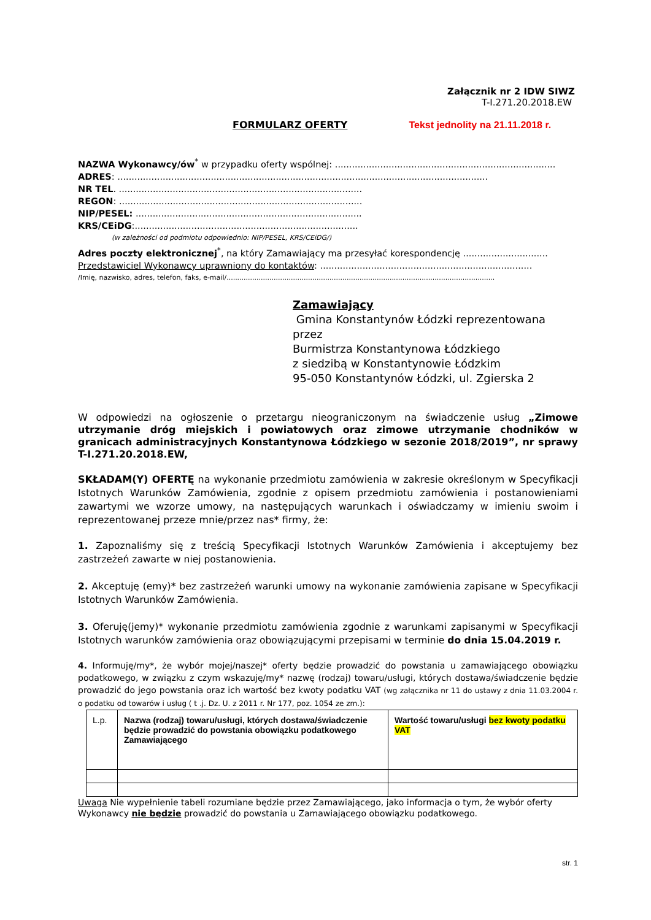Załącznik nr 2 IDW SIWZ
T-I.271.20.2018.EW
FORMULARZ OFERTY Tekst jednolity na 21.11.2018 r.
NAZWA Wykonawcy/ów<sup>*</sup> w przypadku oferty wspólnej: ..............................................................................
ADRES: ...................................................................................................................................
NR TEL. ......................................................................................
REGON: ......................................................................................
NIP/PESEL: ................................................................................
KRS/CEiDG:...............................................................................
(w zależności od podmiotu odpowiednio: NIP/PESEL, KRS/CEiDG/)
Adres poczty elektronicznej<sup>*</sup>, na który Zamawiający ma przesyłać korespondencję ..............................
Przedstawiciel Wykonawcy uprawniony do kontaktów: ...........................................................................
/Imię, nazwisko, adres, telefon, faks, e-mail/.............................................................................................................................
Zamawiający
Gmina Konstantynów Łódzki reprezentowana przez
Burmistrza Konstantynowa Łódzkiego
z siedzibą w Konstantynowie Łódzkim
95-050 Konstantynów Łódzki, ul. Zgierska 2
W odpowiedzi na ogłoszenie o przetargu nieograniczonym na świadczenie usług „Zimowe utrzymanie dróg miejskich i powiatowych oraz zimowe utrzymanie chodników w granicach administracyjnych Konstantynowa Łódzkiego w sezonie 2018/2019”, nr sprawy T-I.271.20.2018.EW,
SKŁADAM(Y) OFERTĘ na wykonanie przedmiotu zamówienia w zakresie określonym w Specyfikacji Istotnych Warunków Zamówienia, zgodnie z opisem przedmiotu zamówienia i postanowieniami zawartymi we wzorze umowy, na następujących warunkach i oświadczamy w imieniu swoim i reprezentowanej przeze mnie/przez nas* firmy, że:
1. Zapoznaliśmy się z treścią Specyfikacji Istotnych Warunków Zamówienia i akceptujemy bez zastrzeżeń zawarte w niej postanowienia.
2. Akceptuję (emy)* bez zastrzeżeń warunki umowy na wykonanie zamówienia zapisane w Specyfikacji Istotnych Warunków Zamówienia.
3. Oferuję(jemy)* wykonanie przedmiotu zamówienia zgodnie z warunkami zapisanymi w Specyfikacji Istotnych warunków zamówienia oraz obowiązującymi przepisami w terminie do dnia 15.04.2019 r.
4. Informuję/my*, że wybór mojej/naszej* oferty będzie prowadzić do powstania u zamawiającego obowiązku podatkowego, w związku z czym wskazuję/my* nazwę (rodzaj) towaru/usługi, których dostawa/świadczenie będzie prowadzić do jego powstania oraz ich wartość bez kwoty podatku VAT (wg załącznika nr 11 do ustawy z dnia 11.03.2004 r. o podatku od towarów i usług ( t .j. Dz. U. z 2011 r. Nr 177, poz. 1054 ze zm.):
| L.p. | Nazwa (rodzaj) towaru/usługi, których dostawa/świadczenie będzie prowadzić do powstania obowiązku podatkowego Zamawiającego | Wartość towaru/usługi bez kwoty podatku VAT |
Uwaga Nie wypełnienie tabeli rozumiane będzie przez Zamawiającego, jako informacja o tym, że wybór oferty Wykonawcy nie będzie prowadzić do powstania u Zamawiającego obowiązku podatkowego.
str. 1